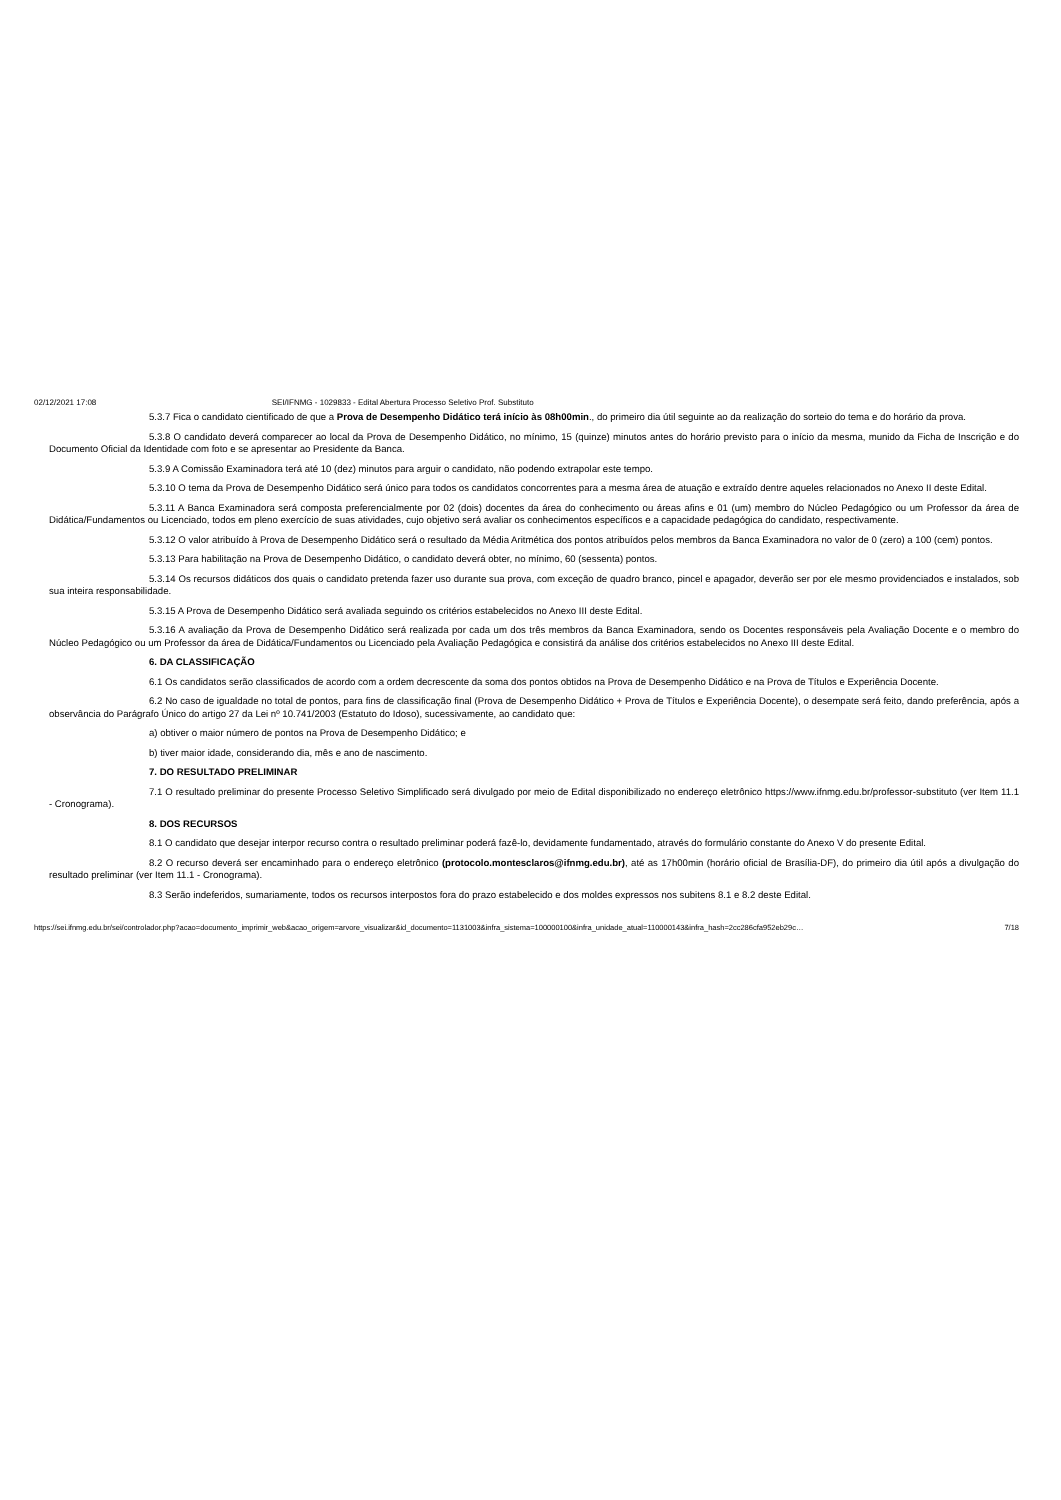02/12/2021 17:08 SEI/IFNMG - 1029833 - Edital Abertura Processo Seletivo Prof. Substituto
5.3.7 Fica o candidato cientificado de que a Prova de Desempenho Didático terá início às 08h00min., do primeiro dia útil seguinte ao da realização do sorteio do tema e do horário da prova.
5.3.8 O candidato deverá comparecer ao local da Prova de Desempenho Didático, no mínimo, 15 (quinze) minutos antes do horário previsto para o início da mesma, munido da Ficha de Inscrição e do Documento Oficial da Identidade com foto e se apresentar ao Presidente da Banca.
5.3.9 A Comissão Examinadora terá até 10 (dez) minutos para arguir o candidato, não podendo extrapolar este tempo.
5.3.10 O tema da Prova de Desempenho Didático será único para todos os candidatos concorrentes para a mesma área de atuação e extraído dentre aqueles relacionados no Anexo II deste Edital.
5.3.11 A Banca Examinadora será composta preferencialmente por 02 (dois) docentes da área do conhecimento ou áreas afins e 01 (um) membro do Núcleo Pedagógico ou um Professor da área de Didática/Fundamentos ou Licenciado, todos em pleno exercício de suas atividades, cujo objetivo será avaliar os conhecimentos específicos e a capacidade pedagógica do candidato, respectivamente.
5.3.12 O valor atribuído à Prova de Desempenho Didático será o resultado da Média Aritmética dos pontos atribuídos pelos membros da Banca Examinadora no valor de 0 (zero) a 100 (cem) pontos.
5.3.13 Para habilitação na Prova de Desempenho Didático, o candidato deverá obter, no mínimo, 60 (sessenta) pontos.
5.3.14 Os recursos didáticos dos quais o candidato pretenda fazer uso durante sua prova, com exceção de quadro branco, pincel e apagador, deverão ser por ele mesmo providenciados e instalados, sob sua inteira responsabilidade.
5.3.15 A Prova de Desempenho Didático será avaliada seguindo os critérios estabelecidos no Anexo III deste Edital.
5.3.16 A avaliação da Prova de Desempenho Didático será realizada por cada um dos três membros da Banca Examinadora, sendo os Docentes responsáveis pela Avaliação Docente e o membro do Núcleo Pedagógico ou um Professor da área de Didática/Fundamentos ou Licenciado pela Avaliação Pedagógica e consistirá da análise dos critérios estabelecidos no Anexo III deste Edital.
6. DA CLASSIFICAÇÃO
6.1 Os candidatos serão classificados de acordo com a ordem decrescente da soma dos pontos obtidos na Prova de Desempenho Didático e na Prova de Títulos e Experiência Docente.
6.2 No caso de igualdade no total de pontos, para fins de classificação final (Prova de Desempenho Didático + Prova de Títulos e Experiência Docente), o desempate será feito, dando preferência, após a observância do Parágrafo Único do artigo 27 da Lei nº 10.741/2003 (Estatuto do Idoso), sucessivamente, ao candidato que:
a) obtiver o maior número de pontos na Prova de Desempenho Didático; e
b) tiver maior idade, considerando dia, mês e ano de nascimento.
7. DO RESULTADO PRELIMINAR
7.1 O resultado preliminar do presente Processo Seletivo Simplificado será divulgado por meio de Edital disponibilizado no endereço eletrônico https://www.ifnmg.edu.br/professor-substituto (ver Item 11.1 - Cronograma).
8. DOS RECURSOS
8.1 O candidato que desejar interpor recurso contra o resultado preliminar poderá fazê-lo, devidamente fundamentado, através do formulário constante do Anexo V do presente Edital.
8.2 O recurso deverá ser encaminhado para o endereço eletrônico (protocolo.montesclaros@ifnmg.edu.br), até as 17h00min (horário oficial de Brasília-DF), do primeiro dia útil após a divulgação do resultado preliminar (ver Item 11.1 - Cronograma).
8.3 Serão indeferidos, sumariamente, todos os recursos interpostos fora do prazo estabelecido e dos moldes expressos nos subitens 8.1 e 8.2 deste Edital.
https://sei.ifnmg.edu.br/sei/controlador.php?acao=documento_imprimir_web&acao_origem=arvore_visualizar&id_documento=1131003&infra_sistema=100000100&infra_unidade_atual=110000143&infra_hash=2cc286cfa952eb29c… 7/18